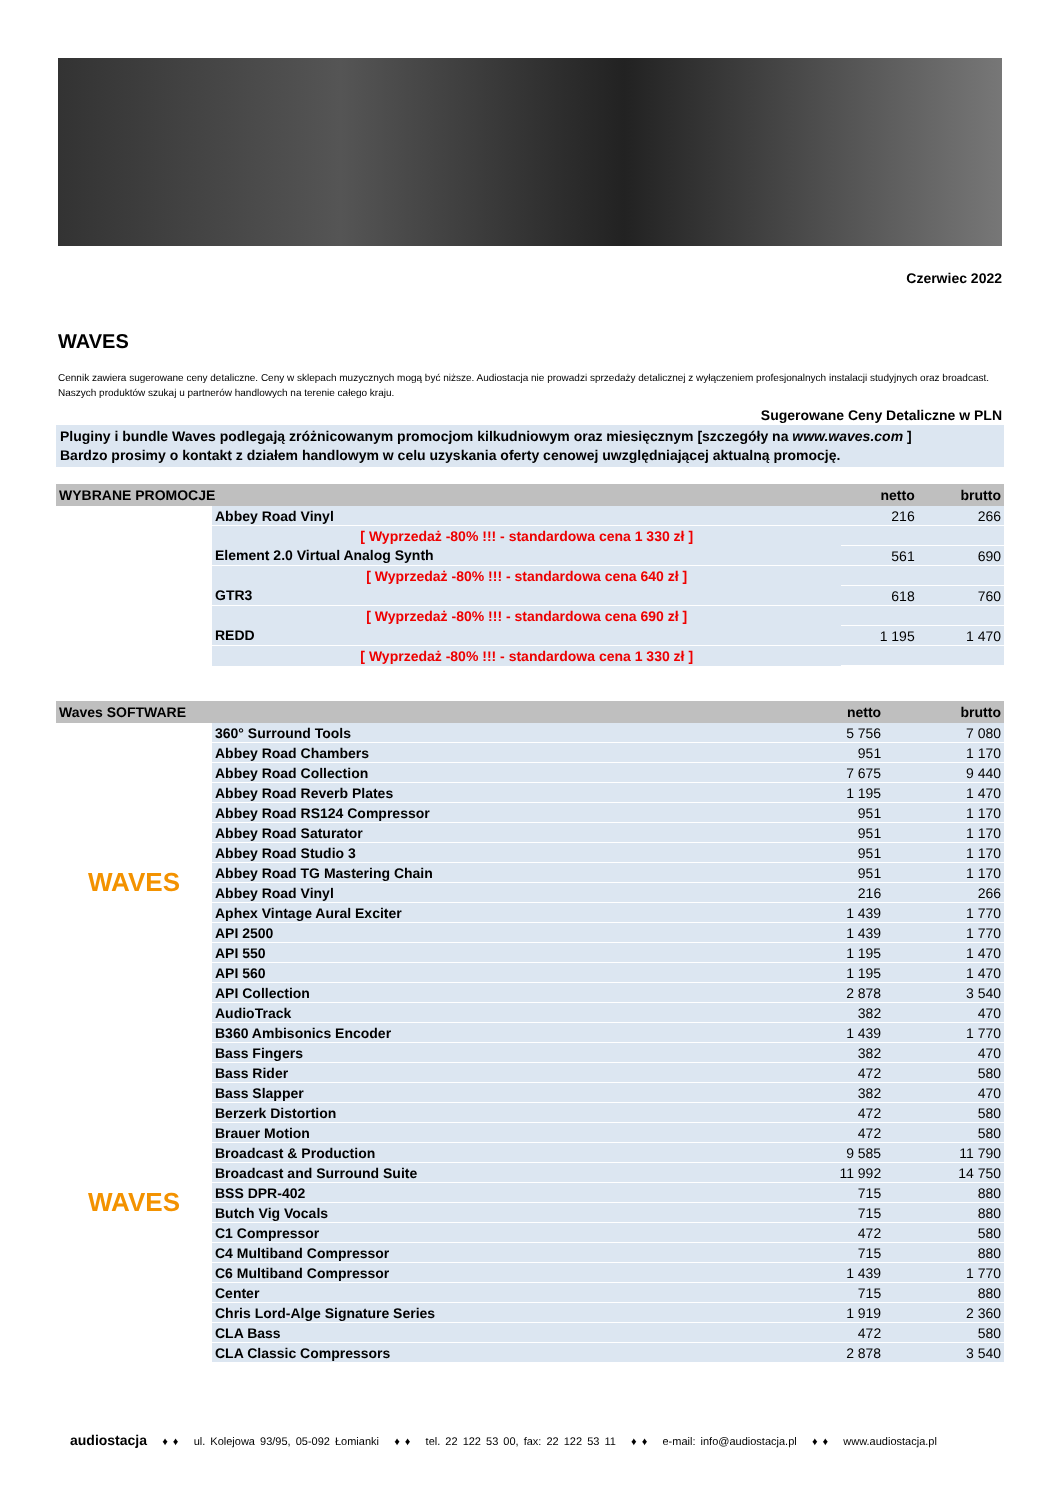Czerwiec 2022
WAVES
Cennik zawiera sugerowane ceny detaliczne. Ceny w sklepach muzycznych mogą być niższe. Audiostacja nie prowadzi sprzedaży detalicznej z wyłączeniem profesjonalnych instalacji studyjnych oraz broadcast. Naszych produktów szukaj u partnerów handlowych na terenie całego kraju.
Sugerowane Ceny Detaliczne w PLN
Pluginy i bundle Waves podlegają zróżnicowanym promocjom kilkudniowym oraz miesięcznym [szczegóły na www.waves.com ]
Bardzo prosimy o kontakt z działem handlowym w celu uzyskania oferty cenowej uwzględniającej aktualną promocję.
| WYBRANE PROMOCJE | | netto | brutto |
| --- | --- | --- | --- |
| | Abbey Road Vinyl | 216 | 266 |
| | [ Wyprzedaż -80% !!! - standardowa cena 1 330 zł ] | | |
| | Element 2.0 Virtual Analog Synth | 561 | 690 |
| | [ Wyprzedaż -80% !!! - standardowa cena 640 zł ] | | |
| | GTR3 | 618 | 760 |
| | [ Wyprzedaż -80% !!! - standardowa cena 690 zł ] | | |
| | REDD | 1 195 | 1 470 |
| | [ Wyprzedaż -80% !!! - standardowa cena 1 330 zł ] | | |
| Waves SOFTWARE | | netto | brutto |
| --- | --- | --- | --- |
| WAVES | 360° Surround Tools | 5 756 | 7 080 |
| | Abbey Road Chambers | 951 | 1 170 |
| | Abbey Road Collection | 7 675 | 9 440 |
| | Abbey Road Reverb Plates | 1 195 | 1 470 |
| | Abbey Road RS124 Compressor | 951 | 1 170 |
| | Abbey Road Saturator | 951 | 1 170 |
| | Abbey Road Studio 3 | 951 | 1 170 |
| | Abbey Road TG Mastering Chain | 951 | 1 170 |
| | Abbey Road Vinyl | 216 | 266 |
| | Aphex Vintage Aural Exciter | 1 439 | 1 770 |
| | API 2500 | 1 439 | 1 770 |
| | API 550 | 1 195 | 1 470 |
| | API 560 | 1 195 | 1 470 |
| | API Collection | 2 878 | 3 540 |
| | AudioTrack | 382 | 470 |
| | B360 Ambisonics Encoder | 1 439 | 1 770 |
| WAVES | Bass Fingers | 382 | 470 |
| | Bass Rider | 472 | 580 |
| | Bass Slapper | 382 | 470 |
| | Berzerk Distortion | 472 | 580 |
| | Brauer Motion | 472 | 580 |
| | Broadcast & Production | 9 585 | 11 790 |
| | Broadcast and Surround Suite | 11 992 | 14 750 |
| | BSS DPR-402 | 715 | 880 |
| | Butch Vig Vocals | 715 | 880 |
| | C1 Compressor | 472 | 580 |
| | C4 Multiband Compressor | 715 | 880 |
| | C6 Multiband Compressor | 1 439 | 1 770 |
| | Center | 715 | 880 |
| | Chris Lord-Alge Signature Series | 1 919 | 2 360 |
| | CLA Bass | 472 | 580 |
| | CLA Classic Compressors | 2 878 | 3 540 |
audiostacja ♦ ♦ ul. Kolejowa 93/95, 05-092 Łomianki ♦ ♦ tel. 22 122 53 00, fax: 22 122 53 11 ♦ ♦ e-mail: info@audiostacja.pl ♦ ♦ www.audiostacja.pl